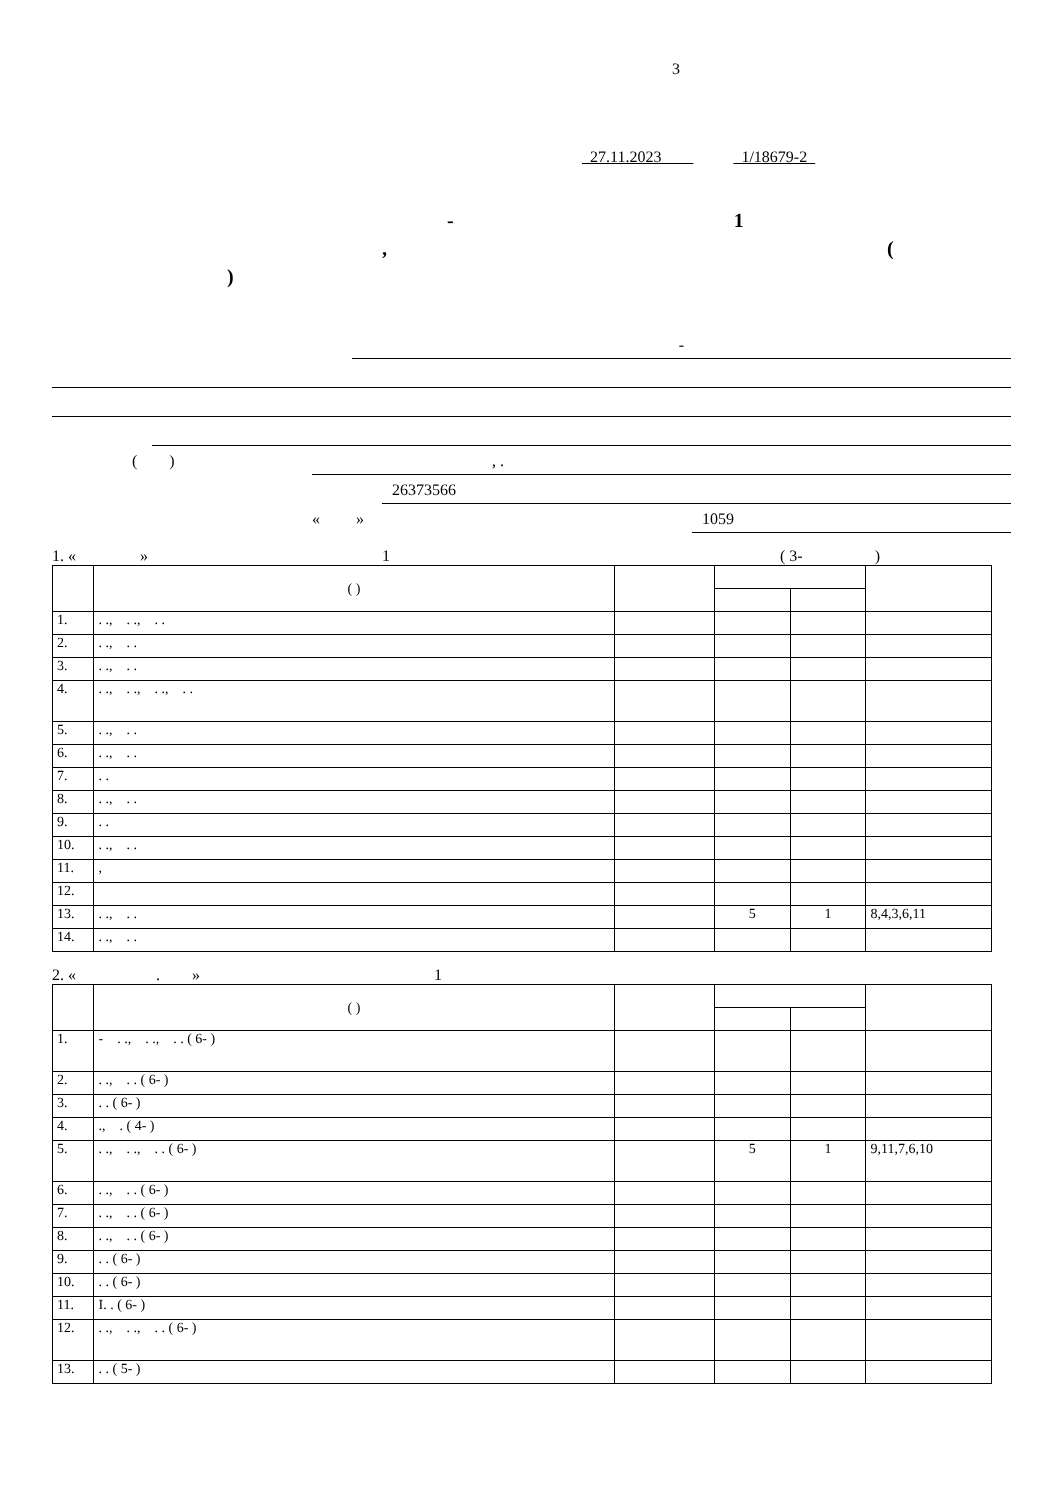3
27.11.2023 1/18679-2
- 1
, (
)
-
( ), .
26373566
« » 1059
1. « » 1 ( 3- )
| | ( ) | | | | |
| --- | --- | --- | --- | --- | --- |
| 1. | . ., . ., . . | | | | |
| 2. | . ., . . | | | | |
| 3. | . ., . . | | | | |
| 4. | . ., . ., . ., . . | | | | |
| 5. | . ., . . | | | | |
| 6. | . ., . . | | | | |
| 7. | . . | | | | |
| 8. | . ., . . | | | | |
| 9. | . . | | | | |
| 10. | . ., . . | | | | |
| 11. | , | | | | |
| 12. | | | | | |
| 13. | . ., . . | | 5 | 1 | 8,4,3,6,11 |
| 14. | . ., . . | | | | |
2. « . » 1
| | ( ) | | | | |
| --- | --- | --- | --- | --- | --- |
| 1. | - . ., . ., . . ( 6- ) | | | | |
| 2. | . ., . . ( 6- ) | | | | |
| 3. | . . ( 6- ) | | | | |
| 4. | ., . ( 4- ) | | | | |
| 5. | . ., . ., . . ( 6- ) | | 5 | 1 | 9,11,7,6,10 |
| 6. | . ., . . ( 6- ) | | | | |
| 7. | . ., . . ( 6- ) | | | | |
| 8. | . ., . . ( 6- ) | | | | |
| 9. | . . ( 6- ) | | | | |
| 10. | . . ( 6- ) | | | | |
| 11. | I. . ( 6- ) | | | | |
| 12. | . ., . ., . . ( 6- ) | | | | |
| 13. | . . ( 5- ) | | | | |